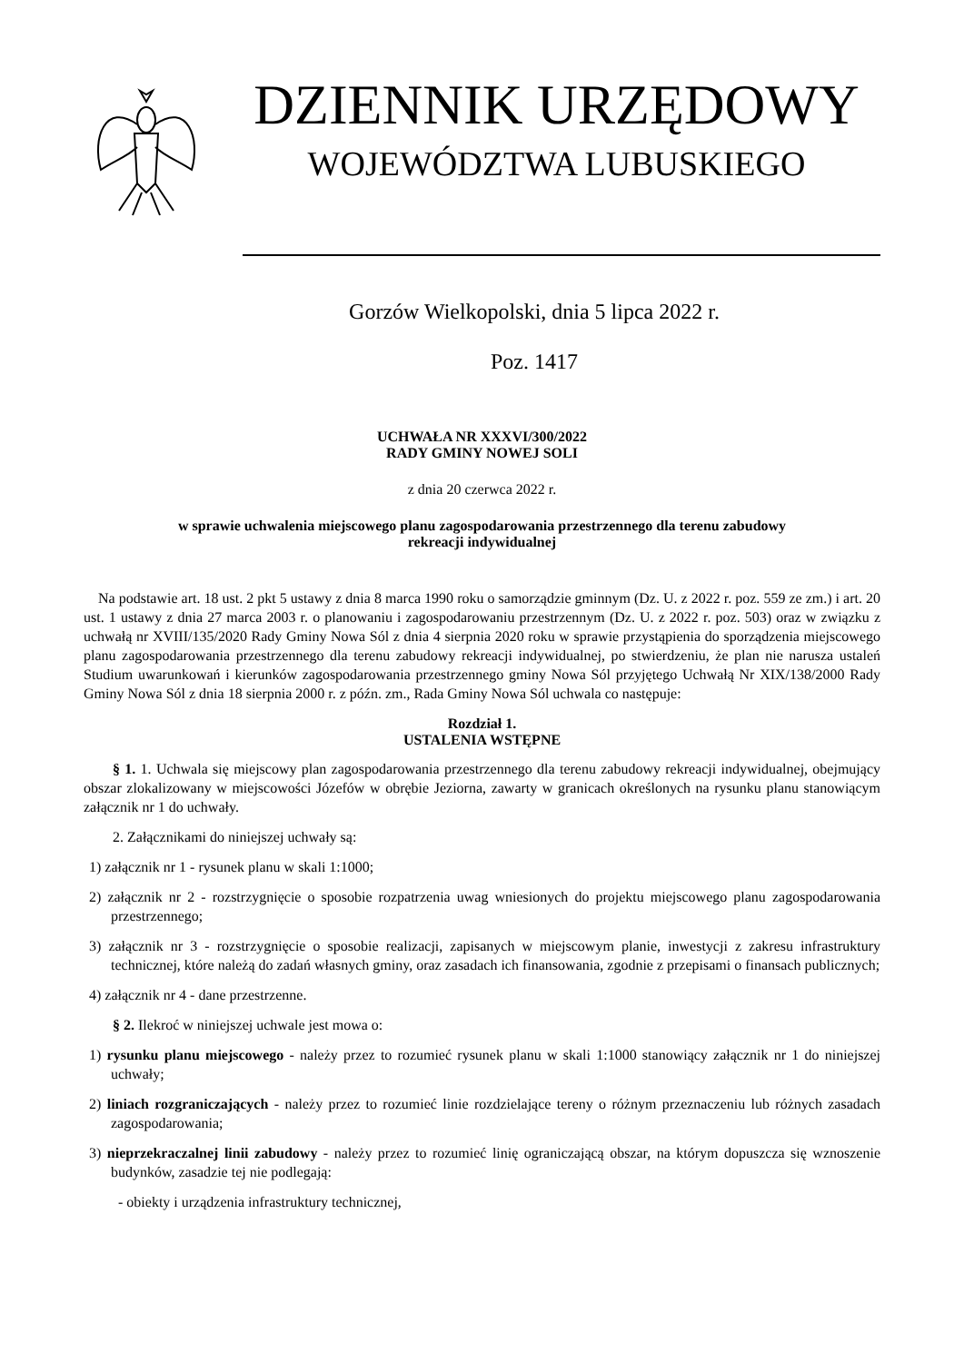DZIENNIK URZĘDOWY
WOJEWÓDZTWA LUBUSKIEGO
Gorzów Wielkopolski, dnia 5 lipca 2022 r.
Poz. 1417
UCHWAŁA NR XXXVI/300/2022
RADY GMINY NOWEJ SOLI
z dnia 20 czerwca 2022 r.
w sprawie uchwalenia miejscowego planu zagospodarowania przestrzennego dla terenu zabudowy
rekreacji indywidualnej
Na podstawie art. 18 ust. 2 pkt 5 ustawy z dnia 8 marca 1990 roku o samorządzie gminnym (Dz. U. z 2022 r. poz. 559 ze zm.) i art. 20 ust. 1 ustawy z dnia 27 marca 2003 r. o planowaniu i zagospodarowaniu przestrzennym (Dz. U. z 2022 r. poz. 503) oraz w związku z uchwałą nr XVIII/135/2020 Rady Gminy Nowa Sól z dnia 4 sierpnia 2020 roku w sprawie przystąpienia do sporządzenia miejscowego planu zagospodarowania przestrzennego dla terenu zabudowy rekreacji indywidualnej, po stwierdzeniu, że plan nie narusza ustaleń Studium uwarunkowań i kierunków zagospodarowania przestrzennego gminy Nowa Sól przyjętego Uchwałą Nr XIX/138/2000 Rady Gminy Nowa Sól z dnia 18 sierpnia 2000 r. z późn. zm., Rada Gminy Nowa Sól uchwala co następuje:
Rozdział 1.
USTALENIA WSTĘPNE
§ 1. 1. Uchwala się miejscowy plan zagospodarowania przestrzennego dla terenu zabudowy rekreacji indywidualnej, obejmujący obszar zlokalizowany w miejscowości Józefów w obrębie Jeziorna, zawarty w granicach określonych na rysunku planu stanowiącym załącznik nr 1 do uchwały.
2. Załącznikami do niniejszej uchwały są:
1) załącznik nr 1 - rysunek planu w skali 1:1000;
2) załącznik nr 2 - rozstrzygnięcie o sposobie rozpatrzenia uwag wniesionych do projektu miejscowego planu zagospodarowania przestrzennego;
3) załącznik nr 3 - rozstrzygnięcie o sposobie realizacji, zapisanych w miejscowym planie, inwestycji z zakresu infrastruktury technicznej, które należą do zadań własnych gminy, oraz zasadach ich finansowania, zgodnie z przepisami o finansach publicznych;
4) załącznik nr 4 - dane przestrzenne.
§ 2. Ilekroć w niniejszej uchwale jest mowa o:
1) rysunku planu miejscowego - należy przez to rozumieć rysunek planu w skali 1:1000 stanowiący załącznik nr 1 do niniejszej uchwały;
2) liniach rozgraniczających - należy przez to rozumieć linie rozdzielające tereny o różnym przeznaczeniu lub różnych zasadach zagospodarowania;
3) nieprzekraczalnej linii zabudowy - należy przez to rozumieć linię ograniczającą obszar, na którym dopuszcza się wznoszenie budynków, zasadzie tej nie podlegają:
- obiekty i urządzenia infrastruktury technicznej,